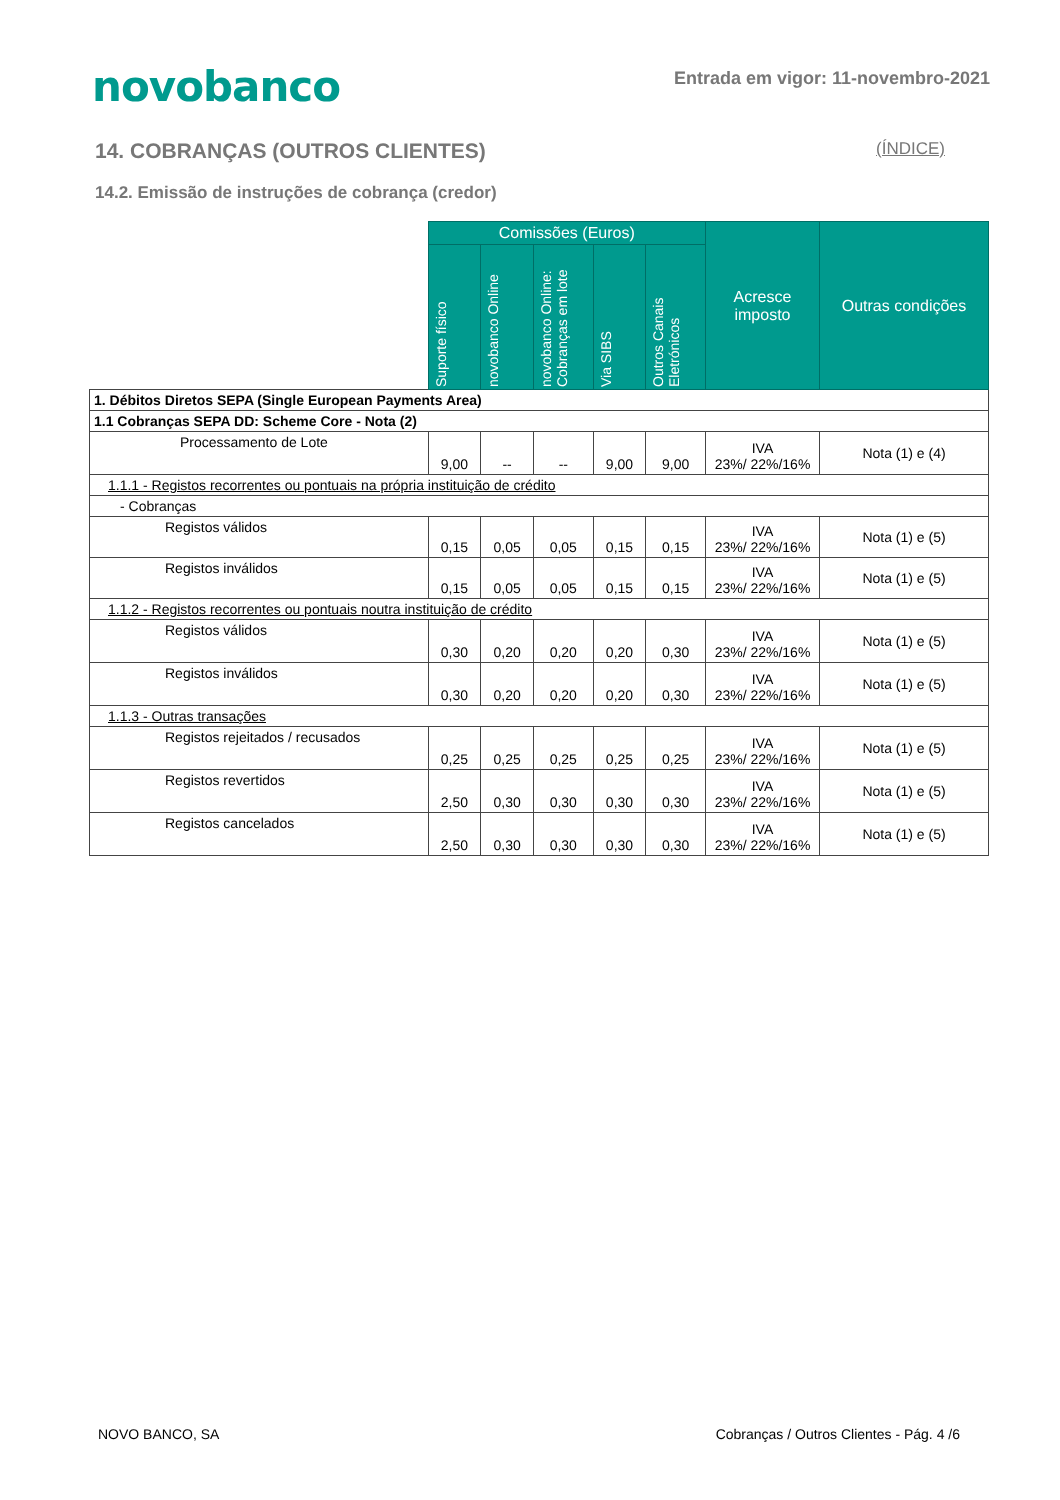novobanco
Entrada em vigor: 11-novembro-2021
14. COBRANÇAS (OUTROS CLIENTES) (ÍNDICE)
14.2. Emissão de instruções de cobrança (credor)
| | Comissões (Euros) | | | | | Acresce imposto | Outras condições |
| --- | --- | --- | --- | --- | --- | --- | --- |
| | Suporte físico | novobanco Online | novobanco Online: Cobranças em lote | Via SIBS | Outros Canais Eletrónicos | | |
| 1. Débitos Diretos SEPA (Single European Payments Area) | | | | | | | |
| 1.1 Cobranças SEPA DD: Scheme Core - Nota (2) | | | | | | | |
| Processamento de Lote | 9,00 | -- | -- | 9,00 | 9,00 | IVA 23%/ 22%/16% | Nota (1) e (4) |
| 1.1.1 - Registos recorrentes ou pontuais na própria instituição de crédito | | | | | | | |
| - Cobranças | | | | | | | |
| Registos válidos | 0,15 | 0,05 | 0,05 | 0,15 | 0,15 | IVA 23%/ 22%/16% | Nota (1) e (5) |
| Registos inválidos | 0,15 | 0,05 | 0,05 | 0,15 | 0,15 | IVA 23%/ 22%/16% | Nota (1) e (5) |
| 1.1.2 - Registos recorrentes ou pontuais noutra instituição de crédito | | | | | | | |
| Registos válidos | 0,30 | 0,20 | 0,20 | 0,20 | 0,30 | IVA 23%/ 22%/16% | Nota (1) e (5) |
| Registos inválidos | 0,30 | 0,20 | 0,20 | 0,20 | 0,30 | IVA 23%/ 22%/16% | Nota (1) e (5) |
| 1.1.3 - Outras transações | | | | | | | |
| Registos rejeitados / recusados | 0,25 | 0,25 | 0,25 | 0,25 | 0,25 | IVA 23%/ 22%/16% | Nota (1) e (5) |
| Registos revertidos | 2,50 | 0,30 | 0,30 | 0,30 | 0,30 | IVA 23%/ 22%/16% | Nota (1) e (5) |
| Registos cancelados | 2,50 | 0,30 | 0,30 | 0,30 | 0,30 | IVA 23%/ 22%/16% | Nota (1) e (5) |
NOVO BANCO, SA Cobranças / Outros Clientes - Pág. 4 /6